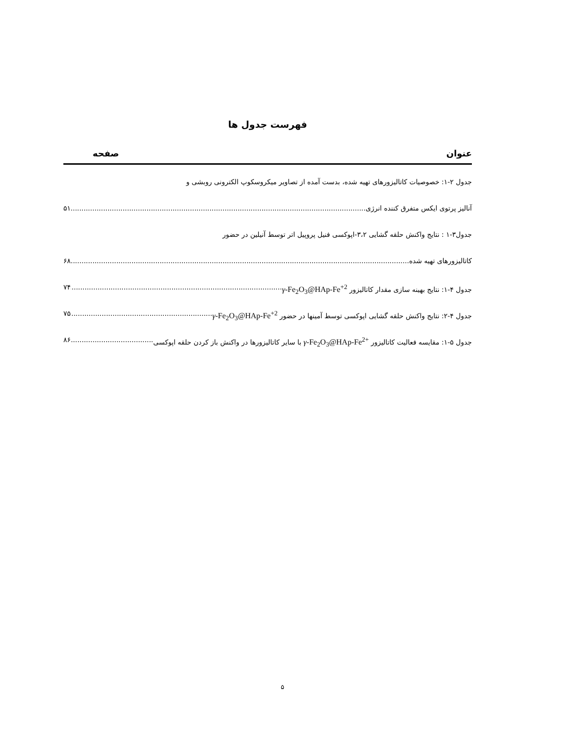فهرست جدول ها
عنوان صفحه
جدول ۲-۱: خصوصیات کاتالیزورهای تهیه شده، بدست آمده از تصاویر میکروسکوپ الکترونی روبشی و
آنالیز پرتوی ایکس متفرق کننده انرژی ۵۱
جدول۳-۱ : نتایج واکنش حلقه گشایی ۳،۲-اپوکسی فنیل پروپیل اتر توسط آنیلین در حضور
کاتالیزورهای تهیه شده ۶۸
جدول ۴-۱: نتایج بهینه سازی مقدار کاتالیزور γ-Fe<sub>2</sub>O<sub>3</sub>@HAp-Fe<sup>+2</sup> ۷۴
جدول ۴-۲: نتایج واکنش حلقه گشایی اپوکسی توسط آمینها در حضور γ-Fe<sub>2</sub>O<sub>3</sub>@HAp-Fe<sup>+2</sup> ۷۵
جدول ۵-۱: مقایسه فعالیت کاتالیزور γ-Fe<sub>2</sub>O<sub>3</sub>@HAp-Fe<sup>2+</sup> با سایر کاتالیزورها در واکنش باز کردن حلقه اپوکسی ۸۶
۵